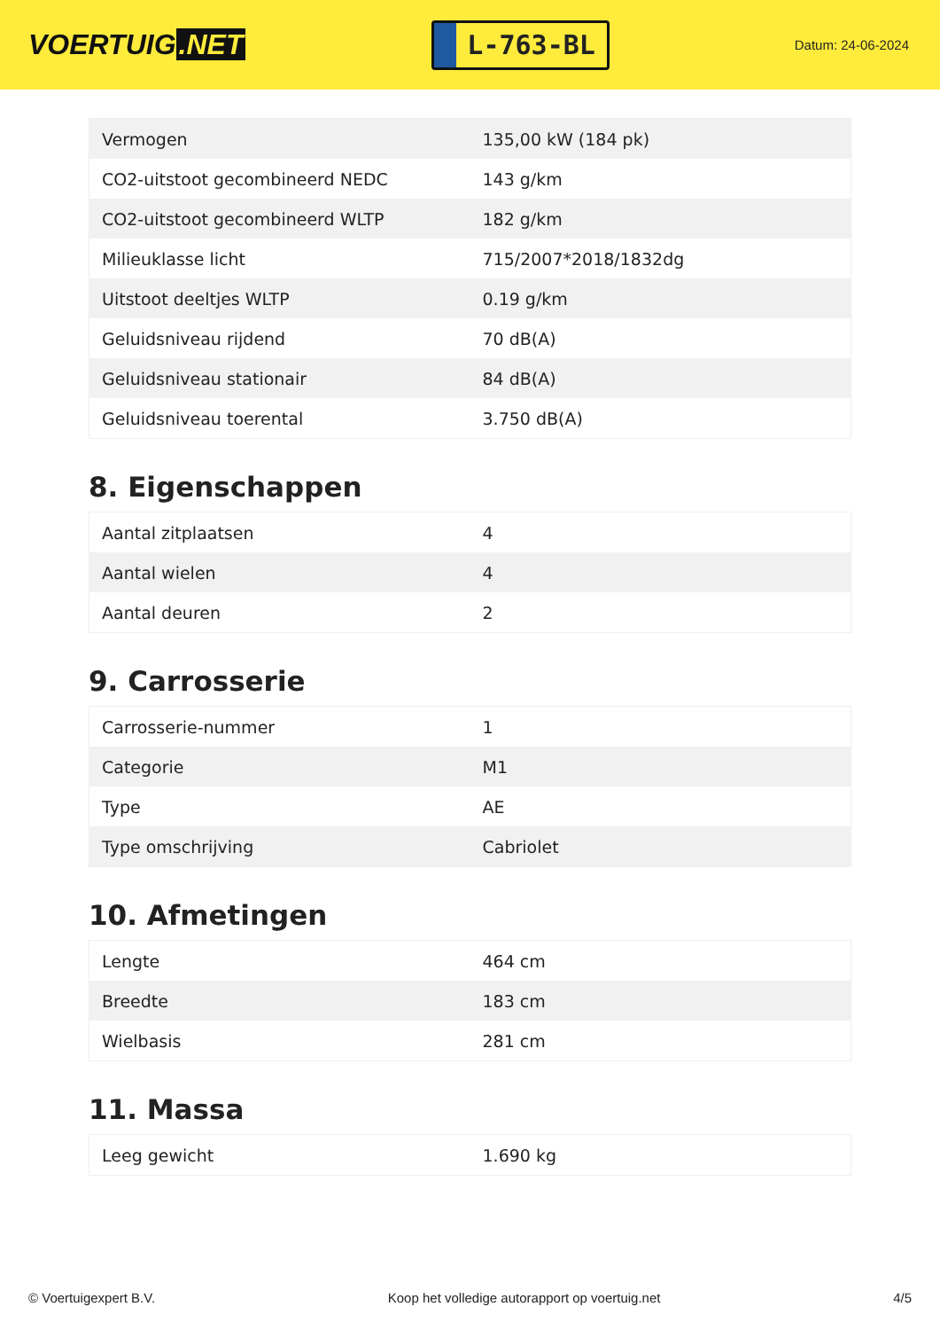VOERTUIG.NET
L-763-BL
Datum: 24-06-2024
| Vermogen | 135,00 kW (184 pk) |
| CO2-uitstoot gecombineerd NEDC | 143 g/km |
| CO2-uitstoot gecombineerd WLTP | 182 g/km |
| Milieuklasse licht | 715/2007*2018/1832dg |
| Uitstoot deeltjes WLTP | 0.19 g/km |
| Geluidsniveau rijdend | 70 dB(A) |
| Geluidsniveau stationair | 84 dB(A) |
| Geluidsniveau toerental | 3.750 dB(A) |
8. Eigenschappen
| Aantal zitplaatsen | 4 |
| Aantal wielen | 4 |
| Aantal deuren | 2 |
9. Carrosserie
| Carrosserie-nummer | 1 |
| Categorie | M1 |
| Type | AE |
| Type omschrijving | Cabriolet |
10. Afmetingen
| Lengte | 464 cm |
| Breedte | 183 cm |
| Wielbasis | 281 cm |
11. Massa
| Leeg gewicht | 1.690 kg |
© Voertuigexpert B.V. Koop het volledige autorapport op voertuig.net 4/5